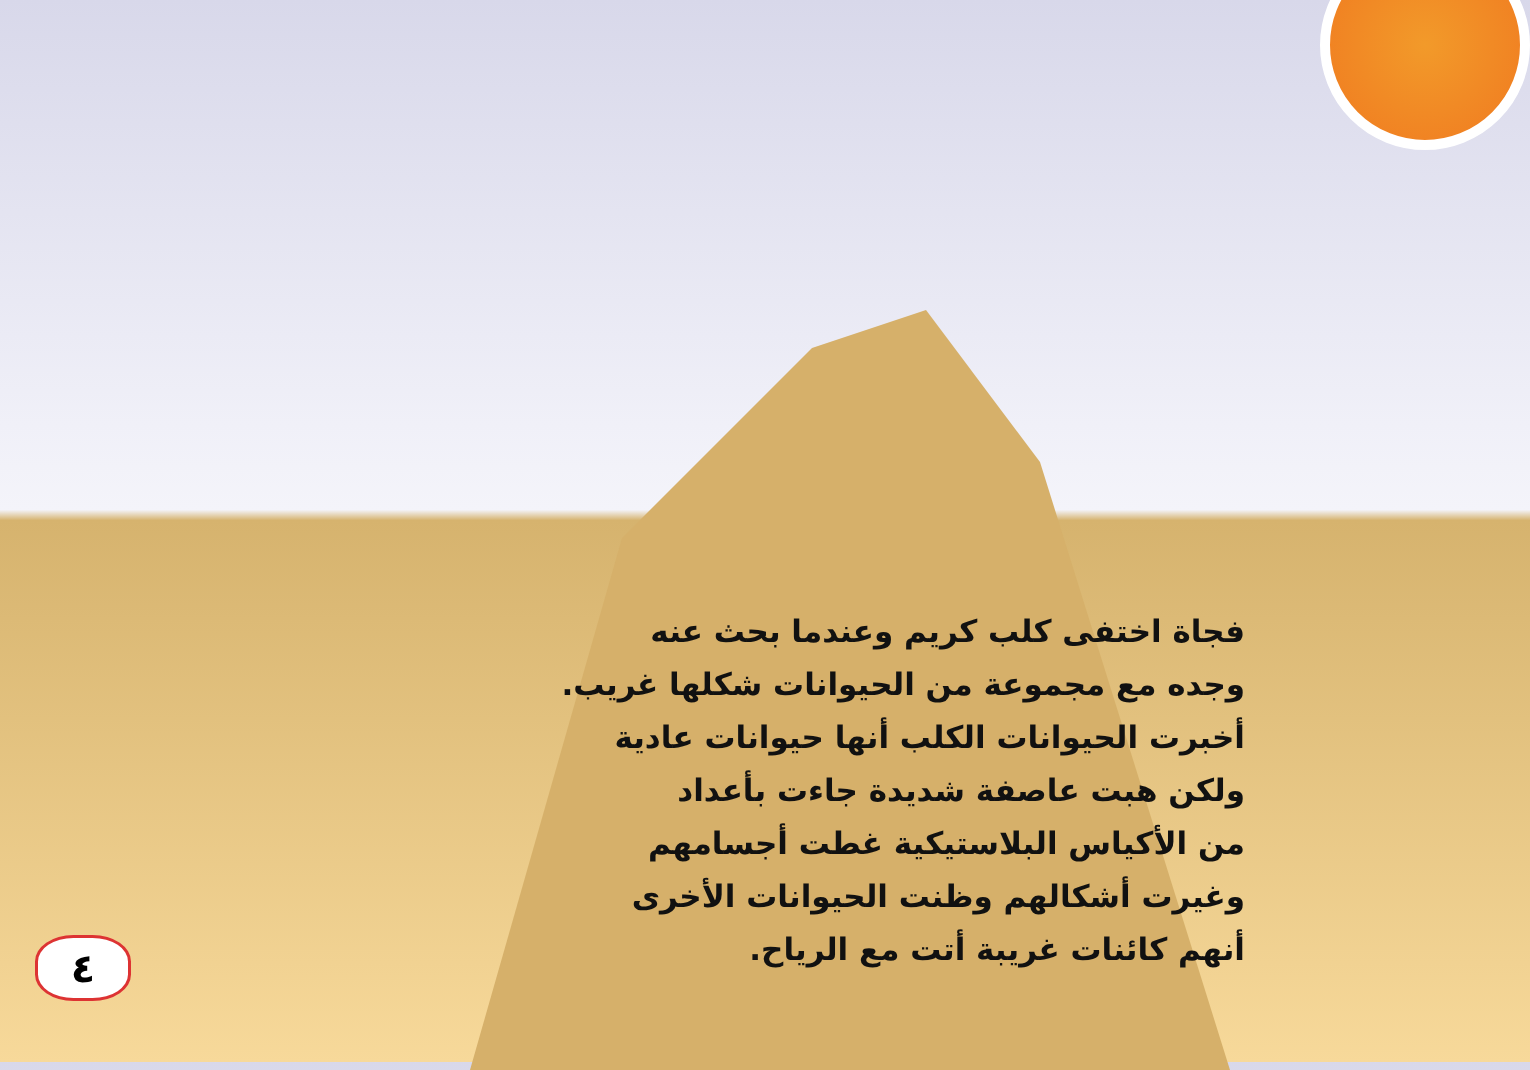فجاة اختفى كلب كريم وعندما بحث عنه
وجده مع مجموعة من الحيوانات شكلها غريب.
أخبرت الحيوانات الكلب أنها حيوانات عادية
ولكن هبت عاصفة شديدة جاءت بأعداد
من الأكياس البلاستيكية غطت أجسامهم
وغيرت أشكالهم وظنت الحيوانات الأخرى
أنهم كائنات غريبة أتت مع الرياح.
٤